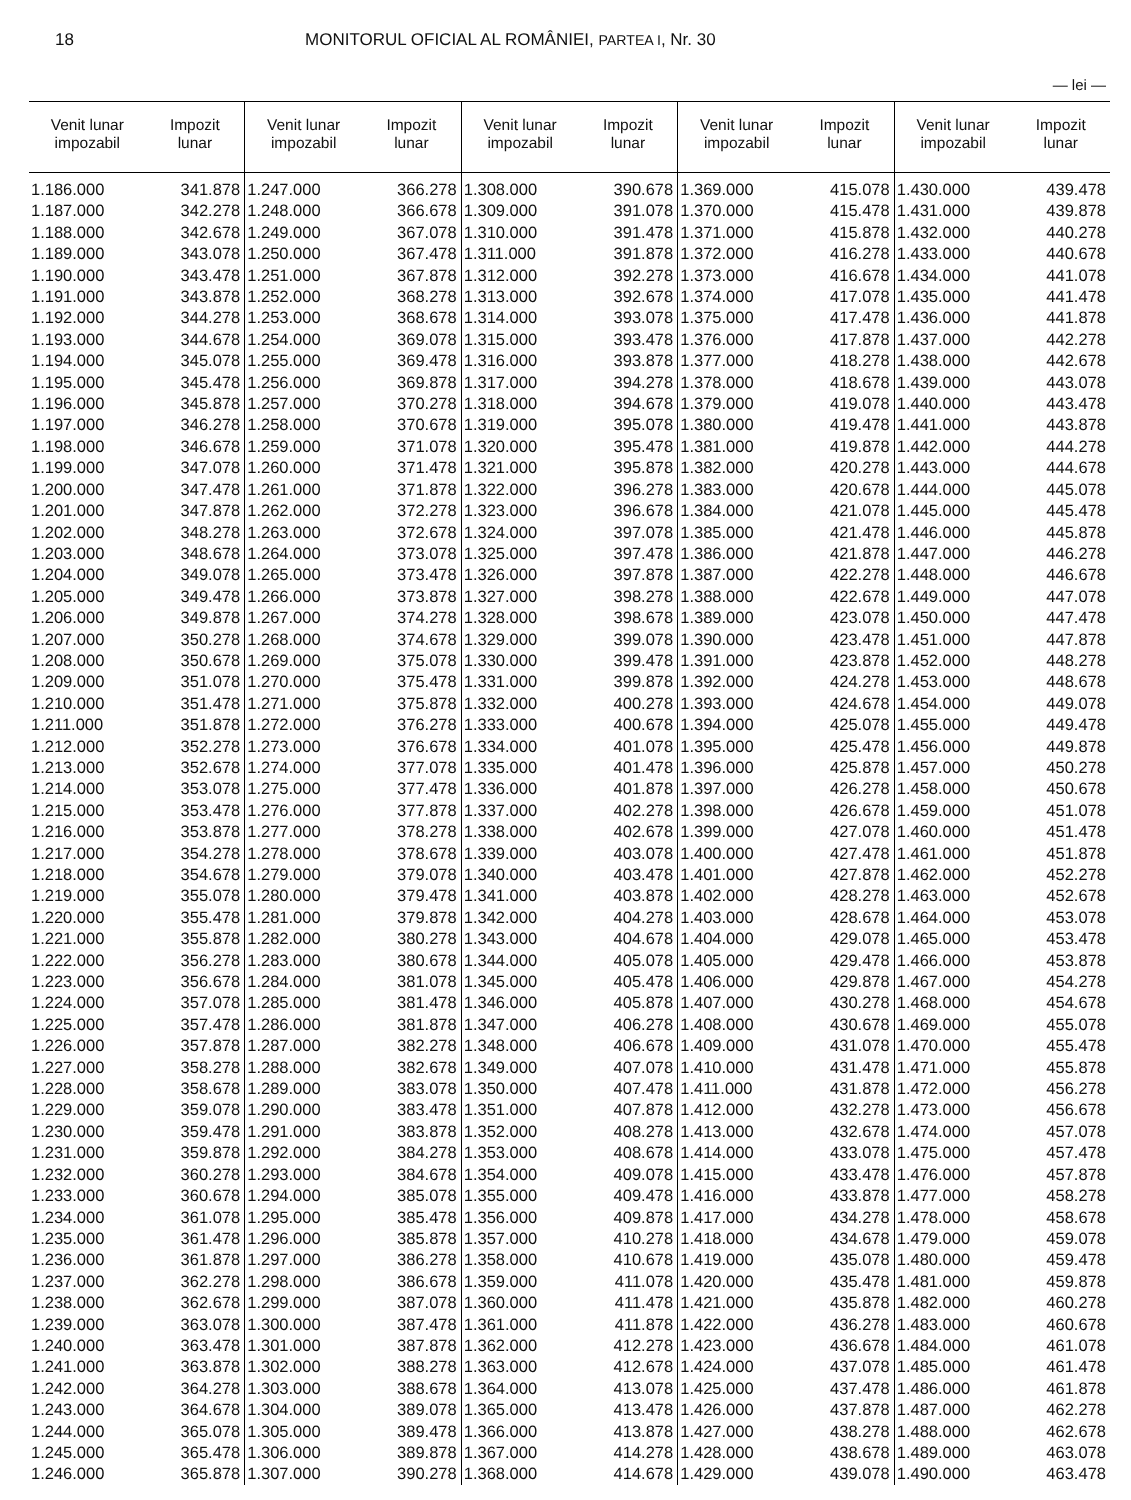18 MONITORUL OFICIAL AL ROMÂNIEI, PARTEA I, Nr. 30
— lei —
| Venit lunar impozabil | Impozit lunar | Venit lunar impozabil | Impozit lunar | Venit lunar impozabil | Impozit lunar | Venit lunar impozabil | Impozit lunar | Venit lunar impozabil | Impozit lunar |
| --- | --- | --- | --- | --- | --- | --- | --- | --- | --- |
| 1.186.000 | 341.878 | 1.247.000 | 366.278 | 1.308.000 | 390.678 | 1.369.000 | 415.078 | 1.430.000 | 439.478 |
| 1.187.000 | 342.278 | 1.248.000 | 366.678 | 1.309.000 | 391.078 | 1.370.000 | 415.478 | 1.431.000 | 439.878 |
| 1.188.000 | 342.678 | 1.249.000 | 367.078 | 1.310.000 | 391.478 | 1.371.000 | 415.878 | 1.432.000 | 440.278 |
| 1.189.000 | 343.078 | 1.250.000 | 367.478 | 1.311.000 | 391.878 | 1.372.000 | 416.278 | 1.433.000 | 440.678 |
| 1.190.000 | 343.478 | 1.251.000 | 367.878 | 1.312.000 | 392.278 | 1.373.000 | 416.678 | 1.434.000 | 441.078 |
| 1.191.000 | 343.878 | 1.252.000 | 368.278 | 1.313.000 | 392.678 | 1.374.000 | 417.078 | 1.435.000 | 441.478 |
| 1.192.000 | 344.278 | 1.253.000 | 368.678 | 1.314.000 | 393.078 | 1.375.000 | 417.478 | 1.436.000 | 441.878 |
| 1.193.000 | 344.678 | 1.254.000 | 369.078 | 1.315.000 | 393.478 | 1.376.000 | 417.878 | 1.437.000 | 442.278 |
| 1.194.000 | 345.078 | 1.255.000 | 369.478 | 1.316.000 | 393.878 | 1.377.000 | 418.278 | 1.438.000 | 442.678 |
| 1.195.000 | 345.478 | 1.256.000 | 369.878 | 1.317.000 | 394.278 | 1.378.000 | 418.678 | 1.439.000 | 443.078 |
| 1.196.000 | 345.878 | 1.257.000 | 370.278 | 1.318.000 | 394.678 | 1.379.000 | 419.078 | 1.440.000 | 443.478 |
| 1.197.000 | 346.278 | 1.258.000 | 370.678 | 1.319.000 | 395.078 | 1.380.000 | 419.478 | 1.441.000 | 443.878 |
| 1.198.000 | 346.678 | 1.259.000 | 371.078 | 1.320.000 | 395.478 | 1.381.000 | 419.878 | 1.442.000 | 444.278 |
| 1.199.000 | 347.078 | 1.260.000 | 371.478 | 1.321.000 | 395.878 | 1.382.000 | 420.278 | 1.443.000 | 444.678 |
| 1.200.000 | 347.478 | 1.261.000 | 371.878 | 1.322.000 | 396.278 | 1.383.000 | 420.678 | 1.444.000 | 445.078 |
| 1.201.000 | 347.878 | 1.262.000 | 372.278 | 1.323.000 | 396.678 | 1.384.000 | 421.078 | 1.445.000 | 445.478 |
| 1.202.000 | 348.278 | 1.263.000 | 372.678 | 1.324.000 | 397.078 | 1.385.000 | 421.478 | 1.446.000 | 445.878 |
| 1.203.000 | 348.678 | 1.264.000 | 373.078 | 1.325.000 | 397.478 | 1.386.000 | 421.878 | 1.447.000 | 446.278 |
| 1.204.000 | 349.078 | 1.265.000 | 373.478 | 1.326.000 | 397.878 | 1.387.000 | 422.278 | 1.448.000 | 446.678 |
| 1.205.000 | 349.478 | 1.266.000 | 373.878 | 1.327.000 | 398.278 | 1.388.000 | 422.678 | 1.449.000 | 447.078 |
| 1.206.000 | 349.878 | 1.267.000 | 374.278 | 1.328.000 | 398.678 | 1.389.000 | 423.078 | 1.450.000 | 447.478 |
| 1.207.000 | 350.278 | 1.268.000 | 374.678 | 1.329.000 | 399.078 | 1.390.000 | 423.478 | 1.451.000 | 447.878 |
| 1.208.000 | 350.678 | 1.269.000 | 375.078 | 1.330.000 | 399.478 | 1.391.000 | 423.878 | 1.452.000 | 448.278 |
| 1.209.000 | 351.078 | 1.270.000 | 375.478 | 1.331.000 | 399.878 | 1.392.000 | 424.278 | 1.453.000 | 448.678 |
| 1.210.000 | 351.478 | 1.271.000 | 375.878 | 1.332.000 | 400.278 | 1.393.000 | 424.678 | 1.454.000 | 449.078 |
| 1.211.000 | 351.878 | 1.272.000 | 376.278 | 1.333.000 | 400.678 | 1.394.000 | 425.078 | 1.455.000 | 449.478 |
| 1.212.000 | 352.278 | 1.273.000 | 376.678 | 1.334.000 | 401.078 | 1.395.000 | 425.478 | 1.456.000 | 449.878 |
| 1.213.000 | 352.678 | 1.274.000 | 377.078 | 1.335.000 | 401.478 | 1.396.000 | 425.878 | 1.457.000 | 450.278 |
| 1.214.000 | 353.078 | 1.275.000 | 377.478 | 1.336.000 | 401.878 | 1.397.000 | 426.278 | 1.458.000 | 450.678 |
| 1.215.000 | 353.478 | 1.276.000 | 377.878 | 1.337.000 | 402.278 | 1.398.000 | 426.678 | 1.459.000 | 451.078 |
| 1.216.000 | 353.878 | 1.277.000 | 378.278 | 1.338.000 | 402.678 | 1.399.000 | 427.078 | 1.460.000 | 451.478 |
| 1.217.000 | 354.278 | 1.278.000 | 378.678 | 1.339.000 | 403.078 | 1.400.000 | 427.478 | 1.461.000 | 451.878 |
| 1.218.000 | 354.678 | 1.279.000 | 379.078 | 1.340.000 | 403.478 | 1.401.000 | 427.878 | 1.462.000 | 452.278 |
| 1.219.000 | 355.078 | 1.280.000 | 379.478 | 1.341.000 | 403.878 | 1.402.000 | 428.278 | 1.463.000 | 452.678 |
| 1.220.000 | 355.478 | 1.281.000 | 379.878 | 1.342.000 | 404.278 | 1.403.000 | 428.678 | 1.464.000 | 453.078 |
| 1.221.000 | 355.878 | 1.282.000 | 380.278 | 1.343.000 | 404.678 | 1.404.000 | 429.078 | 1.465.000 | 453.478 |
| 1.222.000 | 356.278 | 1.283.000 | 380.678 | 1.344.000 | 405.078 | 1.405.000 | 429.478 | 1.466.000 | 453.878 |
| 1.223.000 | 356.678 | 1.284.000 | 381.078 | 1.345.000 | 405.478 | 1.406.000 | 429.878 | 1.467.000 | 454.278 |
| 1.224.000 | 357.078 | 1.285.000 | 381.478 | 1.346.000 | 405.878 | 1.407.000 | 430.278 | 1.468.000 | 454.678 |
| 1.225.000 | 357.478 | 1.286.000 | 381.878 | 1.347.000 | 406.278 | 1.408.000 | 430.678 | 1.469.000 | 455.078 |
| 1.226.000 | 357.878 | 1.287.000 | 382.278 | 1.348.000 | 406.678 | 1.409.000 | 431.078 | 1.470.000 | 455.478 |
| 1.227.000 | 358.278 | 1.288.000 | 382.678 | 1.349.000 | 407.078 | 1.410.000 | 431.478 | 1.471.000 | 455.878 |
| 1.228.000 | 358.678 | 1.289.000 | 383.078 | 1.350.000 | 407.478 | 1.411.000 | 431.878 | 1.472.000 | 456.278 |
| 1.229.000 | 359.078 | 1.290.000 | 383.478 | 1.351.000 | 407.878 | 1.412.000 | 432.278 | 1.473.000 | 456.678 |
| 1.230.000 | 359.478 | 1.291.000 | 383.878 | 1.352.000 | 408.278 | 1.413.000 | 432.678 | 1.474.000 | 457.078 |
| 1.231.000 | 359.878 | 1.292.000 | 384.278 | 1.353.000 | 408.678 | 1.414.000 | 433.078 | 1.475.000 | 457.478 |
| 1.232.000 | 360.278 | 1.293.000 | 384.678 | 1.354.000 | 409.078 | 1.415.000 | 433.478 | 1.476.000 | 457.878 |
| 1.233.000 | 360.678 | 1.294.000 | 385.078 | 1.355.000 | 409.478 | 1.416.000 | 433.878 | 1.477.000 | 458.278 |
| 1.234.000 | 361.078 | 1.295.000 | 385.478 | 1.356.000 | 409.878 | 1.417.000 | 434.278 | 1.478.000 | 458.678 |
| 1.235.000 | 361.478 | 1.296.000 | 385.878 | 1.357.000 | 410.278 | 1.418.000 | 434.678 | 1.479.000 | 459.078 |
| 1.236.000 | 361.878 | 1.297.000 | 386.278 | 1.358.000 | 410.678 | 1.419.000 | 435.078 | 1.480.000 | 459.478 |
| 1.237.000 | 362.278 | 1.298.000 | 386.678 | 1.359.000 | 411.078 | 1.420.000 | 435.478 | 1.481.000 | 459.878 |
| 1.238.000 | 362.678 | 1.299.000 | 387.078 | 1.360.000 | 411.478 | 1.421.000 | 435.878 | 1.482.000 | 460.278 |
| 1.239.000 | 363.078 | 1.300.000 | 387.478 | 1.361.000 | 411.878 | 1.422.000 | 436.278 | 1.483.000 | 460.678 |
| 1.240.000 | 363.478 | 1.301.000 | 387.878 | 1.362.000 | 412.278 | 1.423.000 | 436.678 | 1.484.000 | 461.078 |
| 1.241.000 | 363.878 | 1.302.000 | 388.278 | 1.363.000 | 412.678 | 1.424.000 | 437.078 | 1.485.000 | 461.478 |
| 1.242.000 | 364.278 | 1.303.000 | 388.678 | 1.364.000 | 413.078 | 1.425.000 | 437.478 | 1.486.000 | 461.878 |
| 1.243.000 | 364.678 | 1.304.000 | 389.078 | 1.365.000 | 413.478 | 1.426.000 | 437.878 | 1.487.000 | 462.278 |
| 1.244.000 | 365.078 | 1.305.000 | 389.478 | 1.366.000 | 413.878 | 1.427.000 | 438.278 | 1.488.000 | 462.678 |
| 1.245.000 | 365.478 | 1.306.000 | 389.878 | 1.367.000 | 414.278 | 1.428.000 | 438.678 | 1.489.000 | 463.078 |
| 1.246.000 | 365.878 | 1.307.000 | 390.278 | 1.368.000 | 414.678 | 1.429.000 | 439.078 | 1.490.000 | 463.478 |